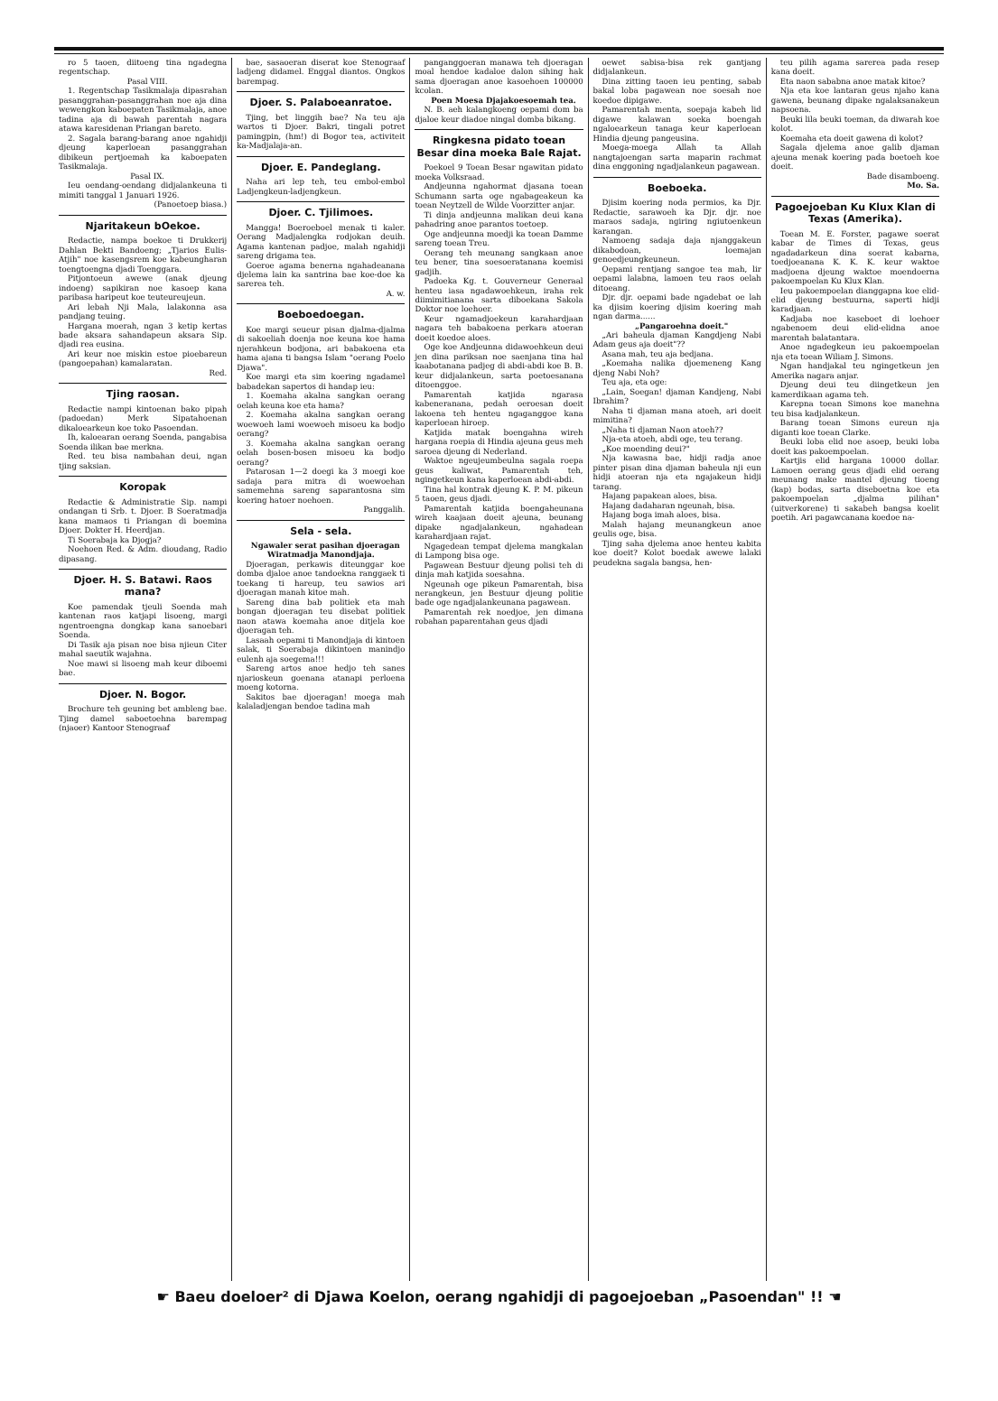ro 5 taoen, diitoeng tina ngadegna regentschap.
Pasal VIII.
1. Regentschap Tasikmalaja dipasrahan pasanggrahan-pasanggrahan noe aja dina wewengkon kaboepaten Tasikmalaja, anoe tadina aja di bawah parentah nagara atawa karesidenan Priangan bareto.
2. Sagala barang-barang anoe ngahidji djeung kaperloean pasanggrahan dibikeun pertjoemah ka kaboepaten Tasikmalaja.
Pasal IX.
Ieu oendang-oendang didjalankeuna ti mimiti tanggal 1 Januari 1926.
(Panoetoep biasa.)
Njaritakeun bOekoe.
Redactie, nampa boekoe ti Drukkerij Dahlan Bekti Bandoeng; „Tjarios Eulis-Atjih" noe kasengsrem koe kabeungharan toengtoengna djadi Toenggara.
Pitjontoeun awewe (anak djeung indoeng) sapikiran noe kasoep kana paribasa haripeut koe teuteureujeun.
Ari lebah Nji Mala, lalakonna asa pandjang teuing.
Hargana moerah, ngan 3 ketip kertas bade aksara sahandapeun aksara Sip. djadi rea eusina.
Ari keur noe miskin estoe pioebareun (pangoepahan) kamalaratan.
Red.
Tjing raosan.
Redactie nampi kintoenan bako pipah (padoedan) Merk Sipatahoenan dikaloearkeun koe toko Pasoendan.
Ih, kaloearan oerang Soenda, pangabisa Soenda ilikan bae merkna.
Red. teu bisa nambahan deui, ngan tjing saksian.
Koropak
Redactie & Administratie Sip. nampi ondangan ti Srb. t. Djoer. B Soeratmadja kana mamaos ti Priangan di boemina Djoer. Dokter H. Heerdjan.
Ti Soerabaja ka Djogja?
Noehoen Red. & Adm. dioudang, Radio dipasang.
Djoer. H. S. Batawi. Raos mana?
Koe pamendak tjeuli Soenda mah kantenan raos katjapi lisoeng, margi ngentroengna dongkap kana sanoebari Soenda.
Di Tasik aja pisan noe bisa njieun Citer mahal saeutik wajahna.
Noe mawi si lisoeng mah keur diboemi bae.
Djoer. N. Bogor.
Brochure teh geuning bet ambleng bae. Tjing damel saboetoehna barempag (njaoer) Kantoor Stenograaf
bae, sasaoeran diserat koe Stenograaf ladjeng didamel. Enggal diantos. Ongkos barempag.
Djoer. S. Palaboeanratoe.
Tjing, bet linggih bae? Na teu aja wartos ti Djoer. Bakri, tingali potret pamingpin, (hm!) di Bogor tea, activiteit ka-Madjalaja-an.
Djoer. E. Pandeglang.
Naha ari lep teh, teu embol-embol Ladjengkeun-ladjengkeun.
Djoer. C. Tjilimoes.
Mangga! Boeroeboel menak ti kaler. Oerang Madjalengka rodjokan deuih. Agama kantenan padjoe, malah ngahidji sareng drigama tea.
Goeroe agama benerna ngahadeanana djelema lain ka santrina bae koe-doe ka sarerea teh.
A. w.
Boeboedoegan.
Koe margi seueur pisan djalma-djalma di sakoeliah doenja noe keuna koe hama njerahkeun bodjona, ari babakoena eta hama ajana ti bangsa Islam "oerang Poelo Djawa".
Koe margi eta sim koering ngadamel babadekan sapertos di handap ieu:
1. Koemaha akalna sangkan oerang oelah keuna koe eta hama?
2. Koemaha akalna sangkan oerang woewoeh lami woewoeh misoeu ka bodjo oerang?
3. Koemaha akalna sangkan oerang oelah bosen-bosen misoeu ka bodjo oerang?
Patarosan 1—2 doegi ka 3 moegi koe sadaja para mitra di woewoehan samemehna sareng saparantosna sim koering hatoer noehoen.
Panggalih.
Sela - sela.
Ngawaler serat pasihan djoeragan Wiratmadja Manondjaja.
Djoeragan, perkawis diteunggar koe domba djaloe anoe tandoekna ranggaek ti toekang ti hareup, teu sawios ari djoeragan manah kitoe mah.
Sareng dina bab politiek eta mah bongan djoeragan teu disebat politiek naon atawa koemaha anoe ditjela koe djoeragan teh.
Lasaah oepami ti Manondjaja di kintoen salak, ti Soerabaja dikintoen manindjo eulenh aja soegema!!!
Sareng artos anoe hedjo teh sanes njarioskeun goenana atanapi perloena moeng kotorna.
Sakitos bae djoeragan! moega mah kalaladjengan bendoe tadina mah
panganggoeran manawa teh djoeragan moal hendoe kadaloe dalon sihing hak sama djoeragan anoe kasoehoen 100000 kcolan.
Poen Moesa Djajakoesoemah tea.
N. B. aeh kalangkoeng oepami dom ba djaloe keur diadoe ningal domba bikang.
Ringkesna pidato toean Besar dina moeka Bale Rajat.
Poekoel 9 Toean Besar ngawitan pidato moeka Volksraad.
Andjeunna ngahormat djasana toean Schumann sarta oge ngabageakeun ka toean Neytzell de Wilde Voorzitter anjar.
Ti dinja andjeunna malikan deui kana pahadring anoe parantos toetoep.
Oge andjeunna moedji ka toean Damme sareng toean Treu.
Oerang teh meunang sangkaan anoe teu bener, tina soesoeratanana koemisi gadjih.
Padoeka Kg. t. Gouverneur Generaal henteu iasa ngadawoehkeun, iraha rek diimimitianana sarta diboekana Sakola Doktor noe loehoer.
Keur ngamadjoekeun karahardjaan nagara teh babakoena perkara atoeran doeit koedoe aloes.
Oge koe Andjeunna didawoehkeun deui jen dina pariksan noe saenjana tina hal kaabotanana padjeg di abdi-abdi koe B. B. keur didjalankeun, sarta poetoesanana ditoenggoe.
Pamarentah katjida ngarasa kabeneranana, pedah oeroesan doeit lakoena teh henteu ngaganggoe kana kaperloean hiroep.
Katjida matak boengahna wireh hargana roepia di Hindia ajeuna geus meh saroea djeung di Nederland.
Waktoe ngeujeumbeulna sagala roepa geus kaliwat, Pamarentah teh, ngingetkeun kana kaperloean abdi-abdi.
Tina hal kontrak djeung K. P. M. pikeun 5 taoen, geus djadi.
Pamarentah katjida boengaheunana wireh kaajaan doeit ajeuna, beunang dipake ngadjalankeun, ngahadean karahardjaan rajat.
Ngagedean tempat djelema mangkalan di Lampong bisa oge.
Pagawean Bestuur djeung polisi teh di dinja mah katjida soesahna.
Ngeunah oge pikeun Pamarentah, bisa nerangkeun, jen Bestuur djeung politie bade oge ngadjalankeunana pagawean.
Pamarentah rek noedjoe, jen dimana robahan paparentahan geus djadi
oewet sabisa-bisa rek gantjang didjalankeun.
Dina zitting taoen ieu penting, sabab bakal loba pagawean noe soesah noe koedoe dipigawe.
Pamarentah menta, soepaja kabeh lid digawe kalawan soeka boengah ngaloearkeun tanaga keur kaperloean Hindia djeung pangeusina.
Moega-moega Allah ta Allah nangtajoengan sarta maparin rachmat dina enggoning ngadjalankeun pagawean.
Boeboeka.
Djisim koering noda permios, ka Djr. Redactie, sarawoeh ka Djr. djr. noe maraos sadaja, ngiring ngiutoenkeun karangan.
Namoeng sadaja daja njanggakeun dikabodoan, loemajan genoedjeungkeuneun.
Oepami rentjang sangoe tea mah, lir oepami lalabna, lamoen teu raos oelah ditoeang.
Djr. djr. oepami bade ngadebat oe lah ka djisim koering djisim koering mah ngan darma......
„Pangaroehna doeit."
„Ari baheula djaman Kangdjeng Nabi Adam geus aja doeit"??
Asana mah, teu aja bedjana.
„Koemaha nalika djoemeneng Kang djeng Nabi Noh?
Teu aja, eta oge:
„Lain, Soegan! djaman Kandjeng, Nabi Ibrahim?
Naha ti djaman mana atoeh, ari doeit mimitina?
„Naha ti djaman Naon atoeh??
Nja-eta atoeh, abdi oge, teu terang.
„Koe moending deui?"
Nja kawasna bae, hidji radja anoe pinter pisan dina djaman baheula nji eun hidji atoeran nja eta ngajakeun hidji tarang.
Hajang papakean aloes, bisa.
Hajang dadaharan ngeunah, bisa.
Hajang boga imah aloes, bisa.
Malah hajang meunangkeun anoe geulis oge, bisa.
Tjing saha djelema anoe henteu kabita koe doeit? Kolot boedak awewe lalaki peudekna sagala bangsa, hen-
teu pilih agama sarerea pada resep kana doeit.
Eta naon sababna anoe matak kitoe?
Nja eta koe lantaran geus njaho kana gawena, beunang dipake ngalaksanakeun napsoena.
Beuki lila beuki toeman, da diwarah koe kolot.
Koemaha eta doeit gawena di kolot?
Sagala djelema anoe galib djaman ajeuna menak koering pada boetoeh koe doeit.
Bade disamboeng.
Mo. Sa.
Pagoejoeban Ku Klux Klan di Texas (Amerika).
Toean M. E. Forster, pagawe soerat kabar de Times di Texas, geus ngadadarkeun dina soerat kabarna, toedjoeanana K. K. K. keur waktoe madjoena djeung waktoe moendoerna pakoempoelan Ku Klux Klan.
Ieu pakoempoelan dianggapna koe elid-elid djeung bestuurna, saperti hidji karadjaan.
Kadjaba noe kaseboet di loehoer ngabenoem deui elid-elidna anoe marentah balatantara.
Anoe ngadegkeun ieu pakoempoelan nja eta toean Wiliam J. Simons.
Ngan handjakal teu ngingetkeun jen Amerika nagara anjar.
Djeung deui teu diingetkeun jen kamerdikaan agama teh.
Karepna toean Simons koe manehna teu bisa kadjalankeun.
Barang toean Simons eureun nja diganti koe toean Clarke.
Beuki loba elid noe asoep, beuki loba doeit kas pakoempoelan.
Kartjis elid hargana 10000 dollar. Lamoen oerang geus djadi elid oerang meunang make mantel djeung tioeng (kap) bodas, sarta diseboetna koe eta pakoempoelan „djalma pilihan" (uitverkorene) ti sakabeh bangsa koelit poetih. Ari pagawcanana koedoe na-
☛ Baeu doeloer² di Djawa Koelon, oerang ngahidji di pagoejoeban „Pasoendan" !! ☚